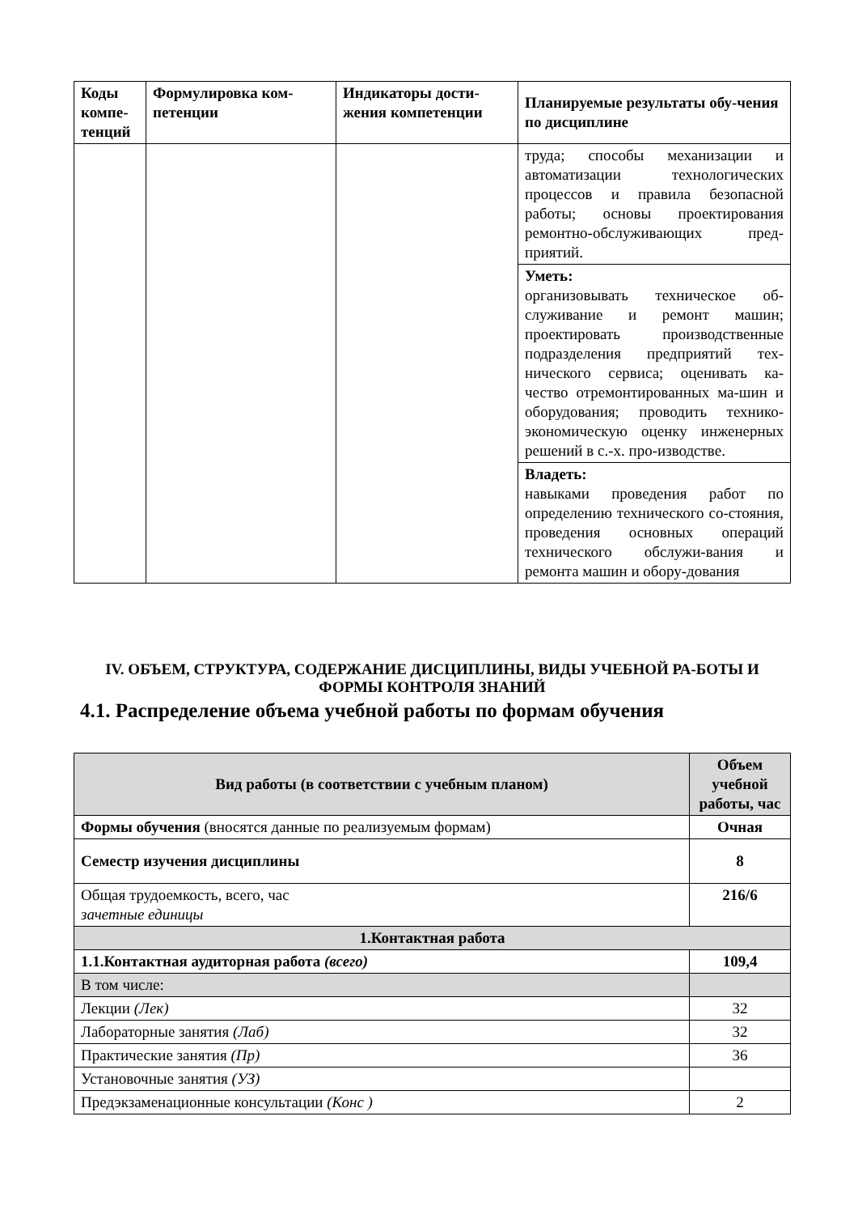| Коды компе-тенций | Формулировка ком-петенции | Индикаторы дости-жения компетенции | Планируемые результаты обу-чения по дисциплине |
| --- | --- | --- | --- |
| | | | труда; способы механизации и автоматизации технологических процессов и правила безопасной работы; основы проектирования ремонтно-обслуживающих пред-приятий. |
| | | | Уметь: организовывать техническое об-служивание и ремонт машин; проектировать производственные подразделения предприятий тех-нического сервиса; оценивать ка-чество отремонтированных ма-шин и оборудования; проводить технико-экономическую оценку инженерных решений в с.-х. про-изводстве. |
| | | | Владеть: навыками проведения работ по определению технического со-стояния, проведения основных операций технического обслужи-вания и ремонта машин и обору-дования |
IV. ОБЪЕМ, СТРУКТУРА, СОДЕРЖАНИЕ ДИСЦИПЛИНЫ, ВИДЫ УЧЕБНОЙ РА-БОТЫ И ФОРМЫ КОНТРОЛЯ ЗНАНИЙ
4.1. Распределение объема учебной работы по формам обучения
| Вид работы (в соответствии с учебным планом) | Объем учебной работы, час |
| --- | --- |
| Формы обучения (вносятся данные по реализуемым формам) | Очная |
| Семестр изучения дисциплины | 8 |
| Общая трудоемкость, всего, час зачетные единицы | 216/6 |
| 1.Контактная работа | |
| 1.1.Контактная аудиторная работа (всего) | 109,4 |
| В том числе: | |
| Лекции (Лек) | 32 |
| Лабораторные занятия (Лаб) | 32 |
| Практические занятия (Пр) | 36 |
| Установочные занятия (УЗ) | |
| Предэкзаменационные консультации (Конс ) | 2 |